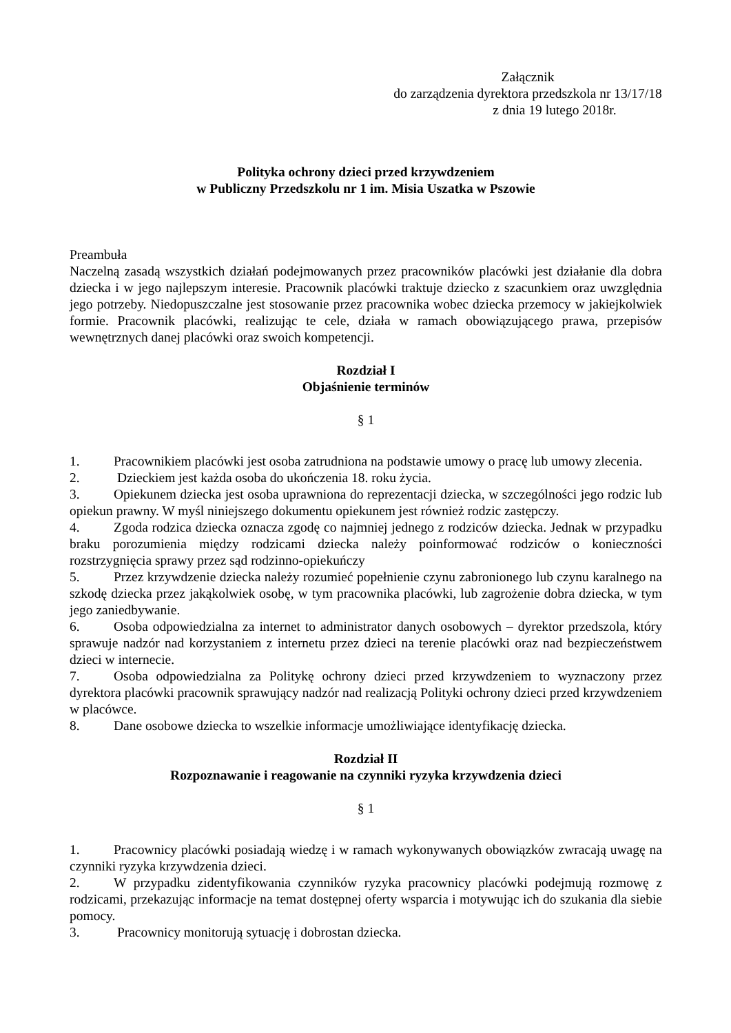Załącznik
do zarządzenia dyrektora przedszkola nr 13/17/18
z dnia 19 lutego 2018r.
Polityka ochrony dzieci przed krzywdzeniem
w Publiczny Przedszkolu nr 1 im. Misia Uszatka w Pszowie
Preambuła
Naczelną zasadą wszystkich działań podejmowanych przez pracowników placówki jest działanie dla dobra dziecka i w jego najlepszym interesie. Pracownik placówki traktuje dziecko z szacunkiem oraz uwzględnia jego potrzeby. Niedopuszczalne jest stosowanie przez pracownika wobec dziecka przemocy w jakiejkolwiek formie. Pracownik placówki, realizując te cele, działa w ramach obowiązującego prawa, przepisów wewnętrznych danej placówki oraz swoich kompetencji.
Rozdział I
Objaśnienie terminów
§ 1
1. Pracownikiem placówki jest osoba zatrudniona na podstawie umowy o pracę lub umowy zlecenia.
2. Dzieckiem jest każda osoba do ukończenia 18. roku życia.
3. Opiekunem dziecka jest osoba uprawniona do reprezentacji dziecka, w szczególności jego rodzic lub opiekun prawny. W myśl niniejszego dokumentu opiekunem jest również rodzic zastępczy.
4. Zgoda rodzica dziecka oznacza zgodę co najmniej jednego z rodziców dziecka. Jednak w przypadku braku porozumienia między rodzicami dziecka należy poinformować rodziców o konieczności rozstrzygnięcia sprawy przez sąd rodzinno-opiekuńczy
5. Przez krzywdzenie dziecka należy rozumieć popełnienie czynu zabronionego lub czynu karalnego na szkodę dziecka przez jakąkolwiek osobę, w tym pracownika placówki, lub zagrożenie dobra dziecka, w tym jego zaniedbywanie.
6. Osoba odpowiedzialna za internet to administrator danych osobowych – dyrektor przedszola, który sprawuje nadzór nad korzystaniem z internetu przez dzieci na terenie placówki oraz nad bezpieczeństwem dzieci w internecie.
7. Osoba odpowiedzialna za Politykę ochrony dzieci przed krzywdzeniem to wyznaczony przez dyrektora placówki pracownik sprawujący nadzór nad realizacją Polityki ochrony dzieci przed krzywdzeniem w placówce.
8. Dane osobowe dziecka to wszelkie informacje umożliwiające identyfikację dziecka.
Rozdział II
Rozpoznawanie i reagowanie na czynniki ryzyka krzywdzenia dzieci
§ 1
1. Pracownicy placówki posiadają wiedzę i w ramach wykonywanych obowiązków zwracają uwagę na czynniki ryzyka krzywdzenia dzieci.
2. W przypadku zidentyfikowania czynników ryzyka pracownicy placówki podejmują rozmowę z rodzicami, przekazując informacje na temat dostępnej oferty wsparcia i motywując ich do szukania dla siebie pomocy.
3. Pracownicy monitorują sytuację i dobrostan dziecka.